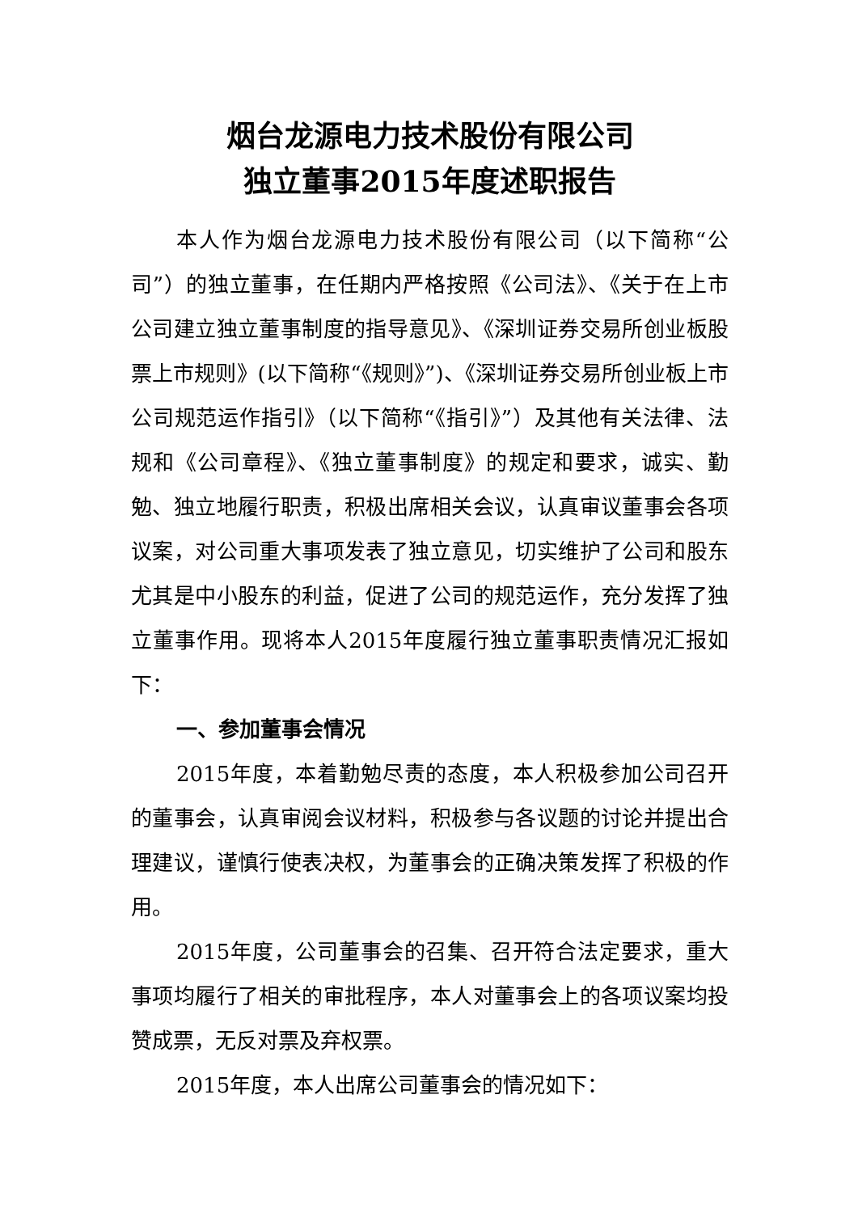烟台龙源电力技术股份有限公司
独立董事2015年度述职报告
本人作为烟台龙源电力技术股份有限公司（以下简称“公司”）的独立董事，在任期内严格按照《公司法》、《关于在上市公司建立独立董事制度的指导意见》、《深圳证券交易所创业板股票上市规则》(以下简称“《规则》”)、《深圳证券交易所创业板上市公司规范运作指引》（以下简称“《指引》”）及其他有关法律、法规和《公司章程》、《独立董事制度》的规定和要求，诚实、勤勉、独立地履行职责，积极出席相关会议，认真审议董事会各项议案，对公司重大事项发表了独立意见，切实维护了公司和股东尤其是中小股东的利益，促进了公司的规范运作，充分发挥了独立董事作用。现将本人2015年度履行独立董事职责情况汇报如下：
一、参加董事会情况
2015年度，本着勤勉尽责的态度，本人积极参加公司召开的董事会，认真审阅会议材料，积极参与各议题的讨论并提出合理建议，谨慎行使表决权，为董事会的正确决策发挥了积极的作用。
2015年度，公司董事会的召集、召开符合法定要求，重大事项均履行了相关的审批程序，本人对董事会上的各项议案均投赞成票，无反对票及弃权票。
2015年度，本人出席公司董事会的情况如下：